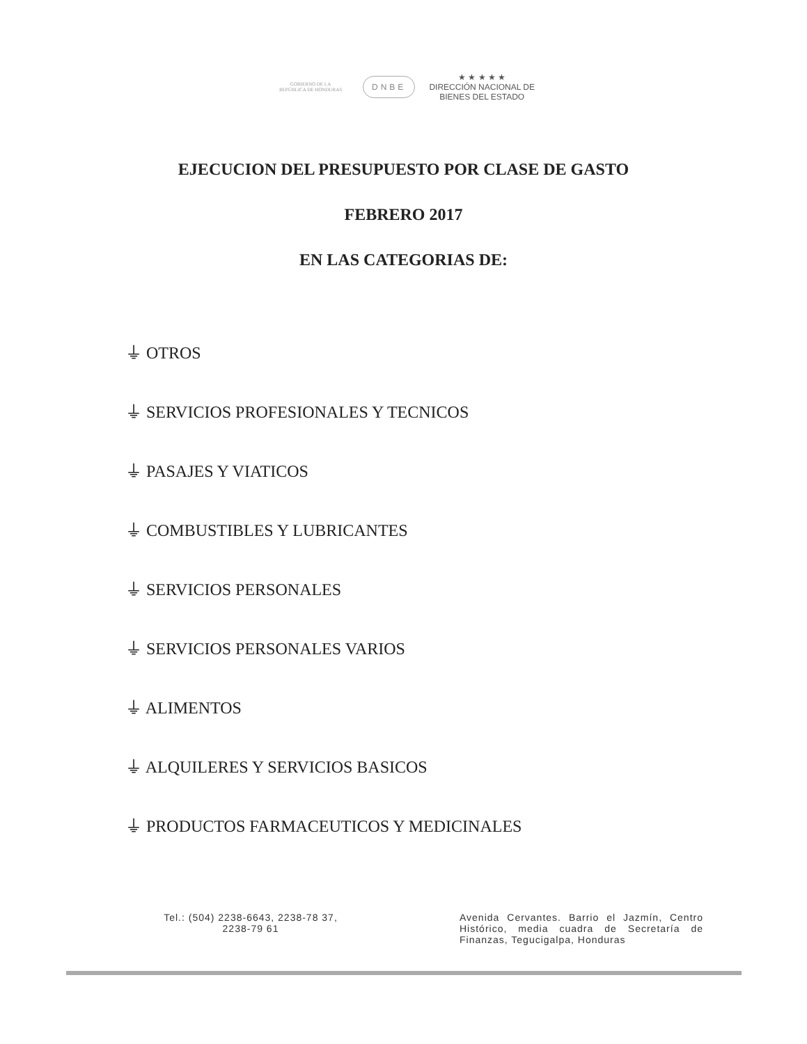GOBIERNO DE LA
REPÚBLICA DE HONDURAS
DNBE
★ ★ ★ ★ ★
DIRECCIÓN NACIONAL DE
BIENES DEL ESTADO
EJECUCION DEL PRESUPUESTO POR CLASE DE GASTO
FEBRERO 2017
EN LAS CATEGORIAS DE:
⏚ OTROS
⏚ SERVICIOS PROFESIONALES Y TECNICOS
⏚ PASAJES Y VIATICOS
⏚ COMBUSTIBLES Y LUBRICANTES
⏚ SERVICIOS PERSONALES
⏚ SERVICIOS PERSONALES VARIOS
⏚ ALIMENTOS
⏚ ALQUILERES Y SERVICIOS BASICOS
⏚ PRODUCTOS FARMACEUTICOS Y MEDICINALES
Tel.: (504) 2238-6643, 2238-78 37,
2238-79 61
Avenida Cervantes. Barrio el Jazmín, Centro Histórico, media cuadra de Secretaría de Finanzas, Tegucigalpa, Honduras